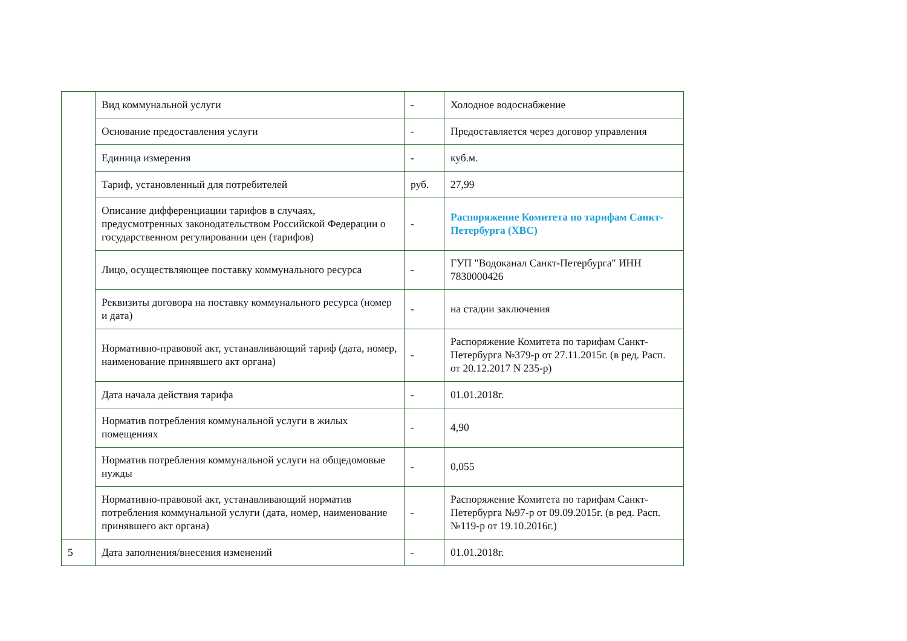| | Вид коммунальной услуги | - | Холодное водоснабжение |
| | Основание предоставления услуги | - | Предоставляется через договор управления |
| | Единица измерения | - | куб.м. |
| | Тариф, установленный для потребителей | руб. | 27,99 |
| | Описание дифференциации тарифов в случаях, предусмотренных законодательством Российской Федерации о государственном регулировании цен (тарифов) | - | Распоряжение Комитета по тарифам Санкт-Петербурга (ХВС) |
| | Лицо, осуществляющее поставку коммунального ресурса | - | ГУП "Водоканал Санкт-Петербурга" ИНН 7830000426 |
| | Реквизиты договора на поставку коммунального ресурса (номер и дата) | - | на стадии заключения |
| | Нормативно-правовой акт, устанавливающий тариф (дата, номер, наименование принявшего акт органа) | - | Распоряжение Комитета по тарифам Санкт-Петербурга №379-р от 27.11.2015г. (в ред. Расп. от 20.12.2017 N 235-р) |
| | Дата начала действия тарифа | - | 01.01.2018г. |
| | Норматив потребления коммунальной услуги в жилых помещениях | - | 4,90 |
| | Норматив потребления коммунальной услуги на общедомовые нужды | - | 0,055 |
| | Нормативно-правовой акт, устанавливающий норматив потребления коммунальной услуги (дата, номер, наименование принявшего акт органа) | - | Распоряжение Комитета по тарифам Санкт-Петербурга №97-р от 09.09.2015г. (в ред. Расп.№119-р от 19.10.2016г.) |
| 5 | Дата заполнения/внесения изменений | - | 01.01.2018г. |